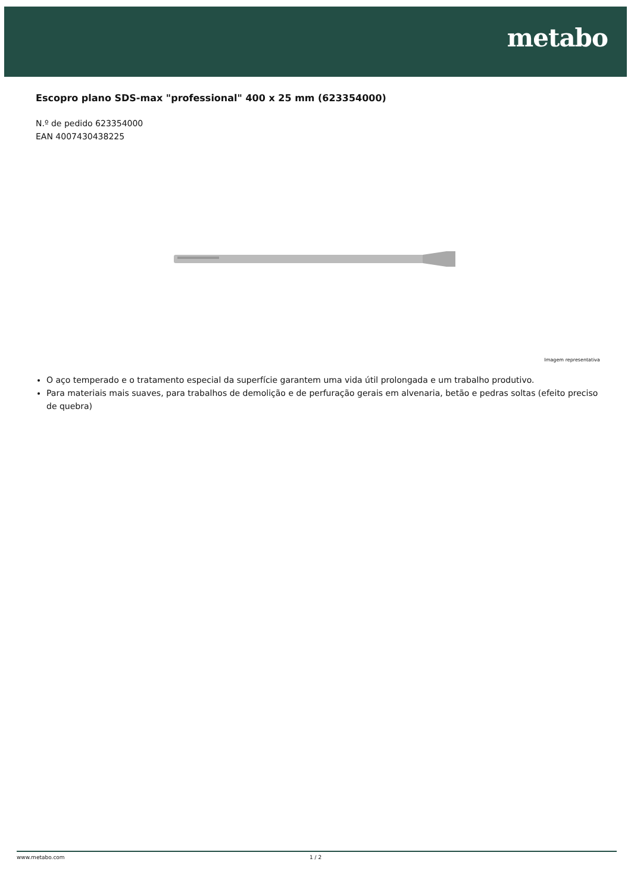metabo
Escopro plano SDS-max "professional" 400 x 25 mm (623354000)
N.º de pedido 623354000
EAN 4007430438225
Imagem representativa
O aço temperado e o tratamento especial da superfície garantem uma vida útil prolongada e um trabalho produtivo.
Para materiais mais suaves, para trabalhos de demolição e de perfuração gerais em alvenaria, betão e pedras soltas (efeito preciso de quebra)
www.metabo.com 1 / 2